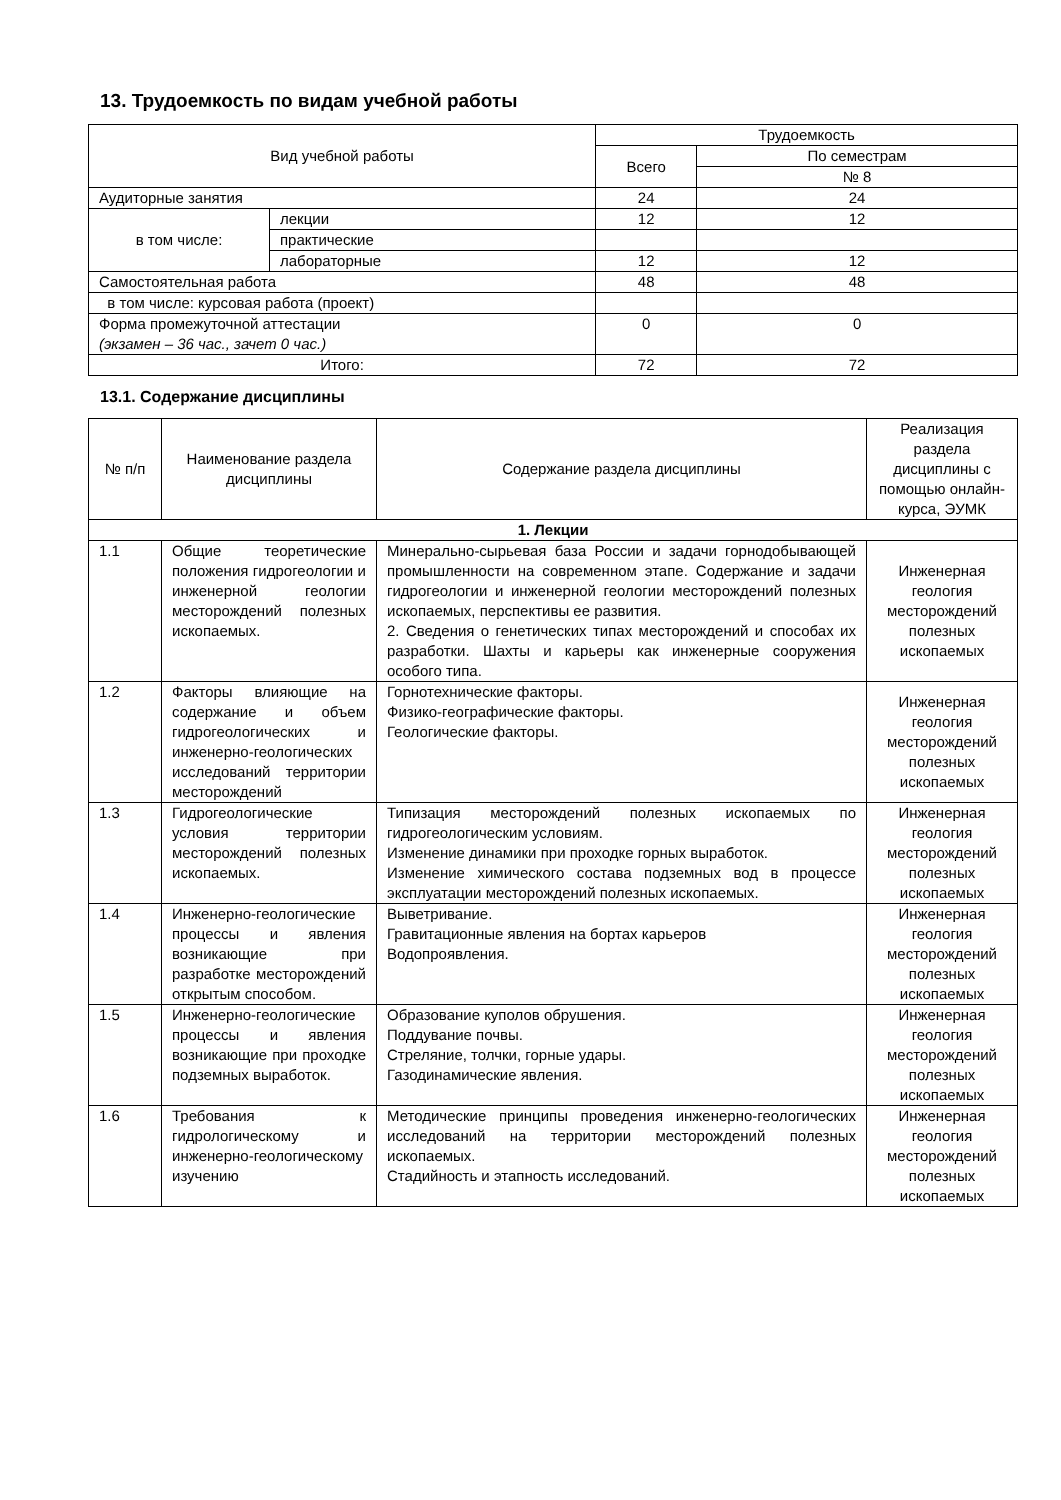13. Трудоемкость по видам учебной работы
| Вид учебной работы | | Трудоемкость | |
| --- | --- | --- | --- |
| | | Всего | По семестрам |
| | | | № 8 |
| Аудиторные занятия | | 24 | 24 |
| в том числе: | лекции | 12 | 12 |
| | практические | | |
| | лабораторные | 12 | 12 |
| Самостоятельная работа | | 48 | 48 |
| в том числе: курсовая работа (проект) | | | |
| Форма промежуточной аттестации (экзамен – 36 час., зачет 0 час.) | | 0 | 0 |
| Итого: | | 72 | 72 |
13.1. Содержание дисциплины
| № п/п | Наименование раздела дисциплины | Содержание раздела дисциплины | Реализация раздела дисциплины с помощью онлайн-курса, ЭУМК |
| --- | --- | --- | --- |
| 1. Лекции | | | |
| 1.1 | Общие теоретические положения гидрогеологии и инженерной геологии месторождений полезных ископаемых. | Минерально-сырьевая база России и задачи горнодобывающей промышленности на современном этапе. Содержание и задачи гидрогеологии и инженерной геологии месторождений полезных ископаемых, перспективы ее развития. 2. Сведения о генетических типах месторождений и способах их разработки. Шахты и карьеры как инженерные сооружения особого типа. | Инженерная геология месторождений полезных ископаемых |
| 1.2 | Факторы влияющие на содержание и объем гидрогеологических и инженерно-геологических исследований территории месторождений | Горнотехнические факторы. Физико-географические факторы. Геологические факторы. | Инженерная геология месторождений полезных ископаемых |
| 1.3 | Гидрогеологические условия территории месторождений полезных ископаемых. | Типизация месторождений полезных ископаемых по гидрогеологическим условиям. Изменение динамики при проходке горных выработок. Изменение химического состава подземных вод в процессе эксплуатации месторождений полезных ископаемых. | Инженерная геология месторождений полезных ископаемых |
| 1.4 | Инженерно-геологические процессы и явления возникающие при разработке месторождений открытым способом. | Выветривание. Гравитационные явления на бортах карьеров Водопроявления. | Инженерная геология месторождений полезных ископаемых |
| 1.5 | Инженерно-геологические процессы и явления возникающие при проходке подземных выработок. | Образование куполов обрушения. Поддувание почвы. Стреляние, толчки, горные удары. Газодинамические явления. | Инженерная геология месторождений полезных ископаемых |
| 1.6 | Требования к гидрологическому и инженерно-геологическому изучению | Методические принципы проведения инженерно-геологических исследований на территории месторождений полезных ископаемых. Стадийность и этапность исследований. | Инженерная геология месторождений полезных ископаемых |